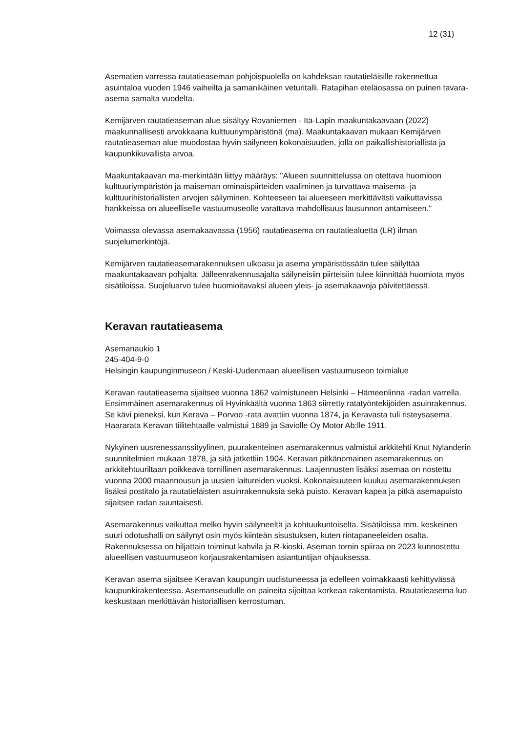12 (31)
Asematien varressa rautatieaseman pohjoispuolella on kahdeksan rautatieläisille rakennettua asuintaloa vuoden 1946 vaiheilta ja samanikäinen veturitalli. Ratapihan eteläosassa on puinen tavara-asema samalta vuodelta.
Kemijärven rautatieaseman alue sisältyy Rovaniemen - Itä-Lapin maakuntakaavaan (2022) maakunnallisesti arvokkaana kulttuuriympäristönä (ma). Maakuntakaavan mukaan Kemijärven rautatieaseman alue muodostaa hyvin säilyneen kokonaisuuden, jolla on paikallishistoriallista ja kaupunkikuvallista arvoa.
Maakuntakaavan ma-merkintään liittyy määräys: "Alueen suunnittelussa on otettava huomioon kulttuuriympäristön ja maiseman ominaispiirteiden vaaliminen ja turvattava maisema- ja kulttuurihistoriallisten arvojen säilyminen. Kohteeseen tai alueeseen merkittävästi vaikuttavissa hankkeissa on alueelliselle vastuumuseolle varattava mahdollisuus lausunnon antamiseen."
Voimassa olevassa asemakaavassa (1956) rautatieasema on rautatiealuetta (LR) ilman suojelumerkintöjä.
Kemijärven rautatieasemarakennuksen ulkoasu ja asema ympäristössään tulee säilyttää maakuntakaavan pohjalta. Jälleenrakennusajalta säilyneisiin piirteisiin tulee kiinnittää huomiota myös sisätiloissa. Suojeluarvo tulee huomioitavaksi alueen yleis- ja asemakaavoja päivitettäessä.
Keravan rautatieasema
Asemanaukio 1
245-404-9-0
Helsingin kaupunginmuseon / Keski-Uudenmaan alueellisen vastuumuseon toimialue
Keravan rautatieasema sijaitsee vuonna 1862 valmistuneen Helsinki – Hämeenlinna -radan varrella. Ensimmäinen asemarakennus oli Hyvinkäältä vuonna 1863 siirretty ratatyöntekijöiden asuinrakennus. Se kävi pieneksi, kun Kerava – Porvoo -rata avattiin vuonna 1874, ja Keravasta tuli risteysasema. Haararata Keravan tiilitehtaalle valmistui 1889 ja Saviolle Oy Motor Ab:lle 1911.
Nykyinen uusrenessanssityylinen, puurakenteinen asemarakennus valmistui arkkitehti Knut Nylanderin suunnitelmien mukaan 1878, ja sitä jatkettiin 1904. Keravan pitkänomainen asemarakennus on arkkitehtuuriltaan poikkeava tornillinen asemarakennus. Laajennusten lisäksi asemaa on nostettu vuonna 2000 maannousun ja uusien laitureiden vuoksi. Kokonaisuuteen kuuluu asemarakennuksen lisäksi postitalo ja rautatieläisten asuinrakennuksia sekä puisto. Keravan kapea ja pitkä asemapuisto sijaitsee radan suuntaisesti.
Asemarakennus vaikuttaa melko hyvin säilyneeltä ja kohtuukuntoiselta. Sisätiloissa mm. keskeinen suuri odotushalli on säilynyt osin myös kiinteän sisustuksen, kuten rintapaneeleiden osalta. Rakennuksessa on hiljattain toiminut kahvila ja R-kioski. Aseman tornin spiiraa on 2023 kunnostettu alueellisen vastuumuseon korjausrakentamisen asiantuntijan ohjauksessa.
Keravan asema sijaitsee Keravan kaupungin uudistuneessa ja edelleen voimakkaasti kehittyvässä kaupunkirakenteessa. Asemanseudulle on paineita sijoittaa korkeaa rakentamista. Rautatieasema luo keskustaan merkittävän historiallisen kerrostuman.